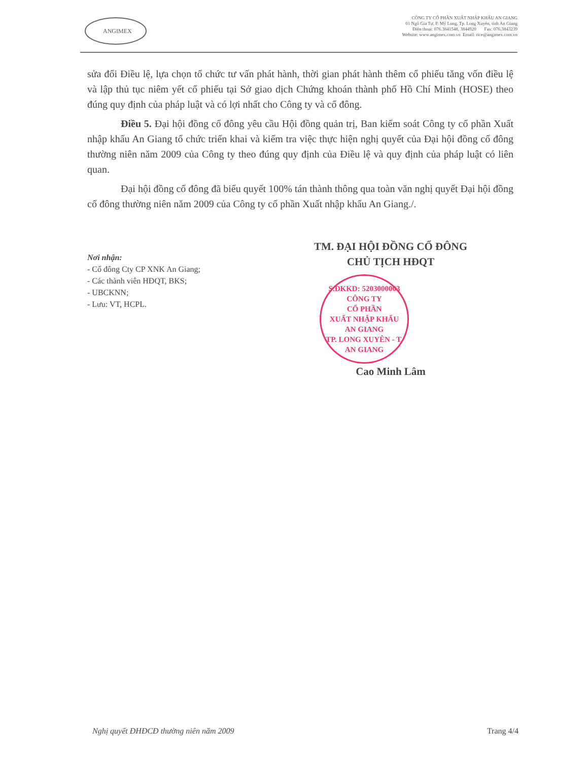ANGIMEX
CÔNG TY CỔ PHẦN XUẤT NHẬP KHẨU AN GIANG
01 Ngô Gia Tự, P. Mỹ Long, Tp. Long Xuyên, tỉnh An Giang
Điện thoại: 076.3841548, 3844920 Fax: 076.3843239
Website: www.angimex.com.vn Email: rice@angimex.com.vn
sửa đổi Điều lệ, lựa chọn tổ chức tư vấn phát hành, thời gian phát hành thêm cổ phiếu tăng vốn điều lệ và lập thủ tục niêm yết cổ phiếu tại Sở giao dịch Chứng khoán thành phố Hồ Chí Minh (HOSE) theo đúng quy định của pháp luật và có lợi nhất cho Công ty và cổ đông.
Điều 5. Đại hội đồng cổ đông yêu cầu Hội đồng quản trị, Ban kiểm soát Công ty cổ phần Xuất nhập khẩu An Giang tổ chức triển khai và kiểm tra việc thực hiện nghị quyết của Đại hội đồng cổ đông thường niên năm 2009 của Công ty theo đúng quy định của Điều lệ và quy định của pháp luật có liên quan.
Đại hội đồng cổ đông đã biểu quyết 100% tán thành thông qua toàn văn nghị quyết Đại hội đồng cổ đông thường niên năm 2009 của Công ty cổ phần Xuất nhập khẩu An Giang./.
Nơi nhận:
- Cổ đông Cty CP XNK An Giang;
- Các thành viên HĐQT, BKS;
- UBCKNN;
- Lưu: VT, HCPL.
TM. ĐẠI HỘI ĐỒNG CỔ ĐÔNG
CHỦ TỊCH HĐQT
S.ĐKKD: 5203000003
CÔNG TY
CỔ PHẦN
XUẤT NHẬP KHẨU
AN GIANG
TP. LONG XUYÊN - T. AN GIANG
Cao Minh Lâm
Nghị quyết ĐHĐCĐ thường niên năm 2009 Trang 4/4